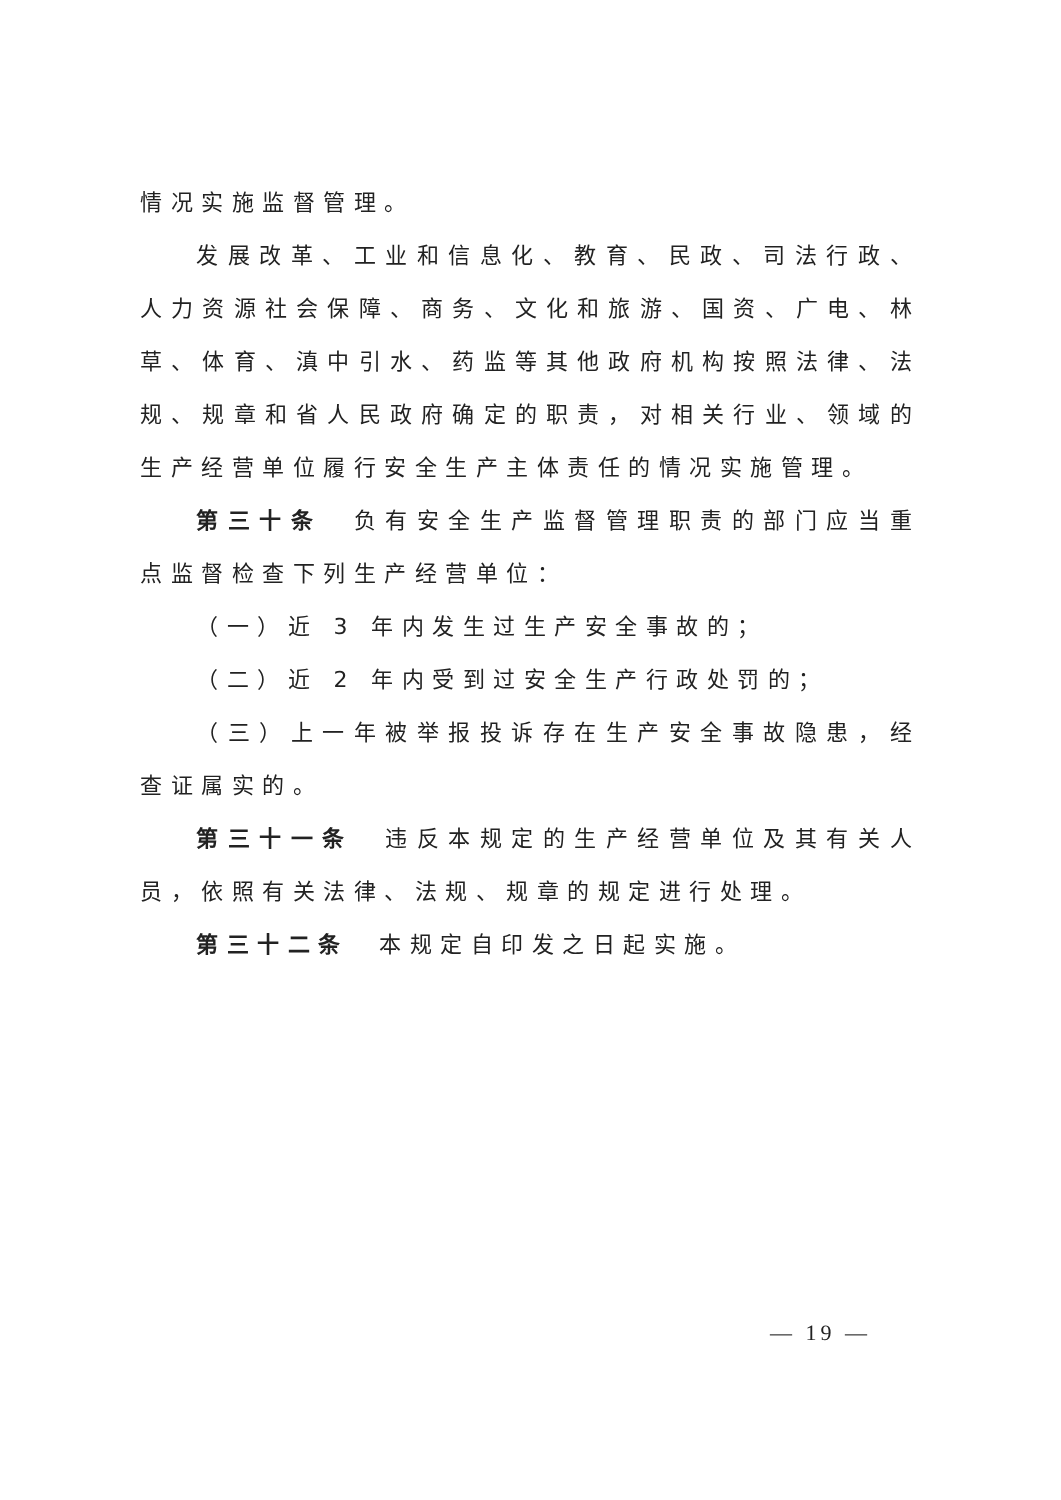情况实施监督管理。
发展改革、工业和信息化、教育、民政、司法行政、人力资源社会保障、商务、文化和旅游、国资、广电、林草、体育、滇中引水、药监等其他政府机构按照法律、法规、规章和省人民政府确定的职责，对相关行业、领域的生产经营单位履行安全生产主体责任的情况实施管理。
第三十条　负有安全生产监督管理职责的部门应当重点监督检查下列生产经营单位：
（一）近 3 年内发生过生产安全事故的；
（二）近 2 年内受到过安全生产行政处罚的；
（三）上一年被举报投诉存在生产安全事故隐患，经查证属实的。
第三十一条　违反本规定的生产经营单位及其有关人员，依照有关法律、法规、规章的规定进行处理。
第三十二条　本规定自印发之日起实施。
— 19 —